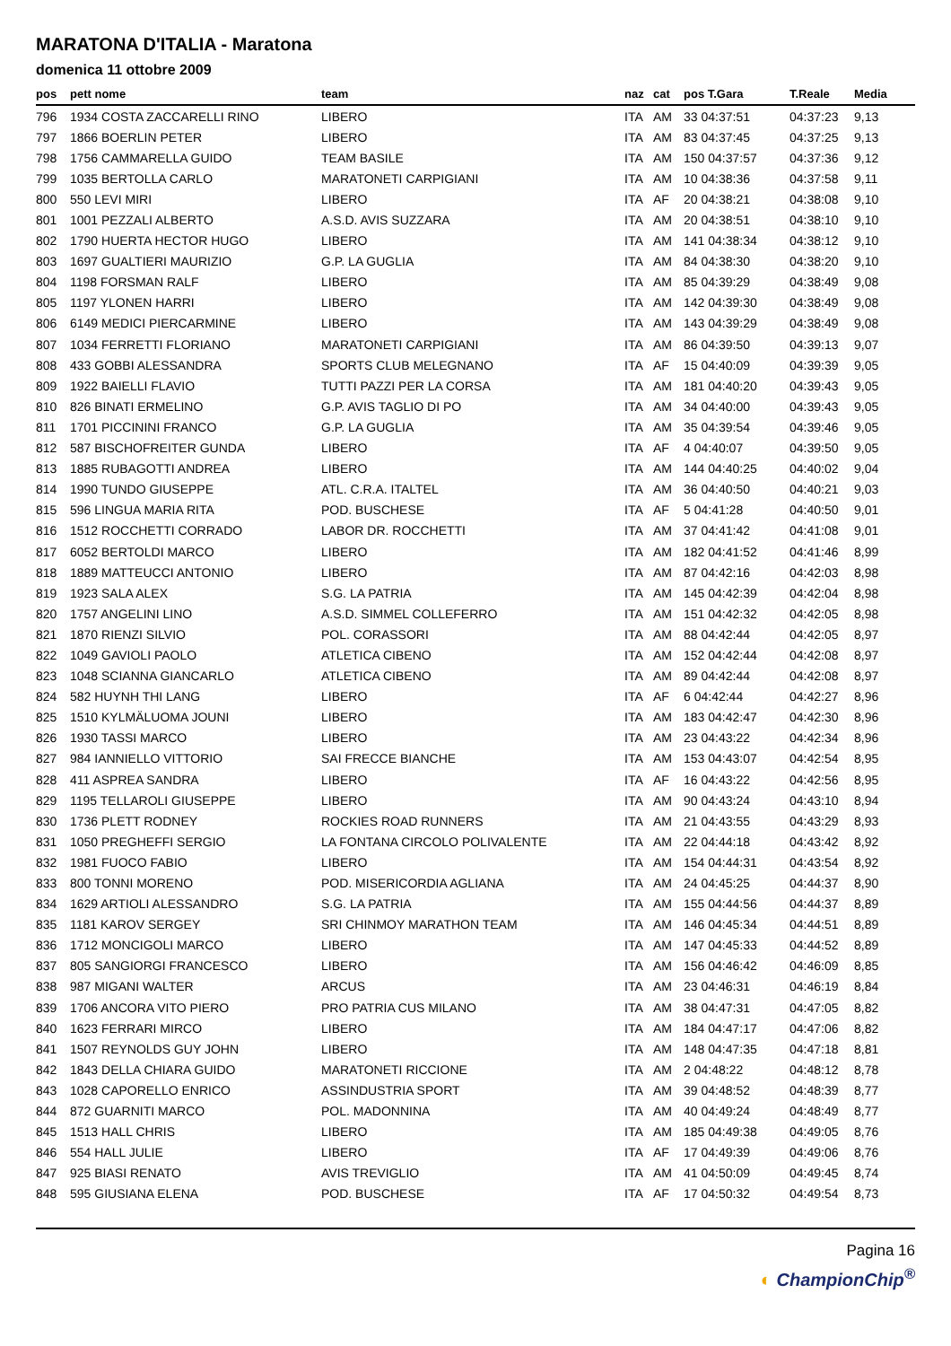MARATONA D'ITALIA - Maratona
domenica 11 ottobre 2009
| pos | pett nome | team | naz | cat | pos T.Gara | T.Reale | Media |
| --- | --- | --- | --- | --- | --- | --- | --- |
| 796 | 1934 COSTA ZACCARELLI RINO | LIBERO | ITA | AM | 33 04:37:51 | 04:37:23 | 9,13 |
| 797 | 1866 BOERLIN PETER | LIBERO | ITA | AM | 83 04:37:45 | 04:37:25 | 9,13 |
| 798 | 1756 CAMMARELLA GUIDO | TEAM BASILE | ITA | AM | 150 04:37:57 | 04:37:36 | 9,12 |
| 799 | 1035 BERTOLLA CARLO | MARATONETI CARPIGIANI | ITA | AM | 10 04:38:36 | 04:37:58 | 9,11 |
| 800 | 550 LEVI MIRI | LIBERO | ITA | AF | 20 04:38:21 | 04:38:08 | 9,10 |
| 801 | 1001 PEZZALI ALBERTO | A.S.D. AVIS SUZZARA | ITA | AM | 20 04:38:51 | 04:38:10 | 9,10 |
| 802 | 1790 HUERTA HECTOR HUGO | LIBERO | ITA | AM | 141 04:38:34 | 04:38:12 | 9,10 |
| 803 | 1697 GUALTIERI MAURIZIO | G.P. LA GUGLIA | ITA | AM | 84 04:38:30 | 04:38:20 | 9,10 |
| 804 | 1198 FORSMAN RALF | LIBERO | ITA | AM | 85 04:39:29 | 04:38:49 | 9,08 |
| 805 | 1197 YLONEN HARRI | LIBERO | ITA | AM | 142 04:39:30 | 04:38:49 | 9,08 |
| 806 | 6149 MEDICI PIERCARMINE | LIBERO | ITA | AM | 143 04:39:29 | 04:38:49 | 9,08 |
| 807 | 1034 FERRETTI FLORIANO | MARATONETI CARPIGIANI | ITA | AM | 86 04:39:50 | 04:39:13 | 9,07 |
| 808 | 433 GOBBI ALESSANDRA | SPORTS CLUB MELEGNANO | ITA | AF | 15 04:40:09 | 04:39:39 | 9,05 |
| 809 | 1922 BAIELLI FLAVIO | TUTTI PAZZI PER LA CORSA | ITA | AM | 181 04:40:20 | 04:39:43 | 9,05 |
| 810 | 826 BINATI ERMELINO | G.P. AVIS TAGLIO DI PO | ITA | AM | 34 04:40:00 | 04:39:43 | 9,05 |
| 811 | 1701 PICCININI FRANCO | G.P. LA GUGLIA | ITA | AM | 35 04:39:54 | 04:39:46 | 9,05 |
| 812 | 587 BISCHOFREITER GUNDA | LIBERO | ITA | AF | 4 04:40:07 | 04:39:50 | 9,05 |
| 813 | 1885 RUBAGOTTI ANDREA | LIBERO | ITA | AM | 144 04:40:25 | 04:40:02 | 9,04 |
| 814 | 1990 TUNDO GIUSEPPE | ATL. C.R.A. ITALTEL | ITA | AM | 36 04:40:50 | 04:40:21 | 9,03 |
| 815 | 596 LINGUA MARIA RITA | POD. BUSCHESE | ITA | AF | 5 04:41:28 | 04:40:50 | 9,01 |
| 816 | 1512 ROCCHETTI CORRADO | LABOR DR. ROCCHETTI | ITA | AM | 37 04:41:42 | 04:41:08 | 9,01 |
| 817 | 6052 BERTOLDI MARCO | LIBERO | ITA | AM | 182 04:41:52 | 04:41:46 | 8,99 |
| 818 | 1889 MATTEUCCI ANTONIO | LIBERO | ITA | AM | 87 04:42:16 | 04:42:03 | 8,98 |
| 819 | 1923 SALA ALEX | S.G. LA PATRIA | ITA | AM | 145 04:42:39 | 04:42:04 | 8,98 |
| 820 | 1757 ANGELINI LINO | A.S.D. SIMMEL COLLEFERRO | ITA | AM | 151 04:42:32 | 04:42:05 | 8,98 |
| 821 | 1870 RIENZI SILVIO | POL. CORASSORI | ITA | AM | 88 04:42:44 | 04:42:05 | 8,97 |
| 822 | 1049 GAVIOLI PAOLO | ATLETICA CIBENO | ITA | AM | 152 04:42:44 | 04:42:08 | 8,97 |
| 823 | 1048 SCIANNA GIANCARLO | ATLETICA CIBENO | ITA | AM | 89 04:42:44 | 04:42:08 | 8,97 |
| 824 | 582 HUYNH THI LANG | LIBERO | ITA | AF | 6 04:42:44 | 04:42:27 | 8,96 |
| 825 | 1510 KYLMÄLUOMA JOUNI | LIBERO | ITA | AM | 183 04:42:47 | 04:42:30 | 8,96 |
| 826 | 1930 TASSI MARCO | LIBERO | ITA | AM | 23 04:43:22 | 04:42:34 | 8,96 |
| 827 | 984 IANNIELLO VITTORIO | SAI FRECCE BIANCHE | ITA | AM | 153 04:43:07 | 04:42:54 | 8,95 |
| 828 | 411 ASPREA SANDRA | LIBERO | ITA | AF | 16 04:43:22 | 04:42:56 | 8,95 |
| 829 | 1195 TELLAROLI GIUSEPPE | LIBERO | ITA | AM | 90 04:43:24 | 04:43:10 | 8,94 |
| 830 | 1736 PLETT RODNEY | ROCKIES ROAD RUNNERS | ITA | AM | 21 04:43:55 | 04:43:29 | 8,93 |
| 831 | 1050 PREGHEFFI SERGIO | LA FONTANA CIRCOLO POLIVALENTE | ITA | AM | 22 04:44:18 | 04:43:42 | 8,92 |
| 832 | 1981 FUOCO FABIO | LIBERO | ITA | AM | 154 04:44:31 | 04:43:54 | 8,92 |
| 833 | 800 TONNI MORENO | POD. MISERICORDIA AGLIANA | ITA | AM | 24 04:45:25 | 04:44:37 | 8,90 |
| 834 | 1629 ARTIOLI ALESSANDRO | S.G. LA PATRIA | ITA | AM | 155 04:44:56 | 04:44:37 | 8,89 |
| 835 | 1181 KAROV SERGEY | SRI CHINMOY MARATHON TEAM | ITA | AM | 146 04:45:34 | 04:44:51 | 8,89 |
| 836 | 1712 MONCIGOLI MARCO | LIBERO | ITA | AM | 147 04:45:33 | 04:44:52 | 8,89 |
| 837 | 805 SANGIORGI FRANCESCO | LIBERO | ITA | AM | 156 04:46:42 | 04:46:09 | 8,85 |
| 838 | 987 MIGANI WALTER | ARCUS | ITA | AM | 23 04:46:31 | 04:46:19 | 8,84 |
| 839 | 1706 ANCORA VITO PIERO | PRO PATRIA CUS MILANO | ITA | AM | 38 04:47:31 | 04:47:05 | 8,82 |
| 840 | 1623 FERRARI MIRCO | LIBERO | ITA | AM | 184 04:47:17 | 04:47:06 | 8,82 |
| 841 | 1507 REYNOLDS GUY JOHN | LIBERO | ITA | AM | 148 04:47:35 | 04:47:18 | 8,81 |
| 842 | 1843 DELLA CHIARA GUIDO | MARATONETI RICCIONE | ITA | AM | 2 04:48:22 | 04:48:12 | 8,78 |
| 843 | 1028 CAPORELLO ENRICO | ASSINDUSTRIA SPORT | ITA | AM | 39 04:48:52 | 04:48:39 | 8,77 |
| 844 | 872 GUARNITI MARCO | POL. MADONNINA | ITA | AM | 40 04:49:24 | 04:48:49 | 8,77 |
| 845 | 1513 HALL CHRIS | LIBERO | ITA | AM | 185 04:49:38 | 04:49:05 | 8,76 |
| 846 | 554 HALL JULIE | LIBERO | ITA | AF | 17 04:49:39 | 04:49:06 | 8,76 |
| 847 | 925 BIASI RENATO | AVIS TREVIGLIO | ITA | AM | 41 04:50:09 | 04:49:45 | 8,74 |
| 848 | 595 GIUSIANA ELENA | POD. BUSCHESE | ITA | AF | 17 04:50:32 | 04:49:54 | 8,73 |
Pagina 16
◐ ChampionChip<sup>®</sup>